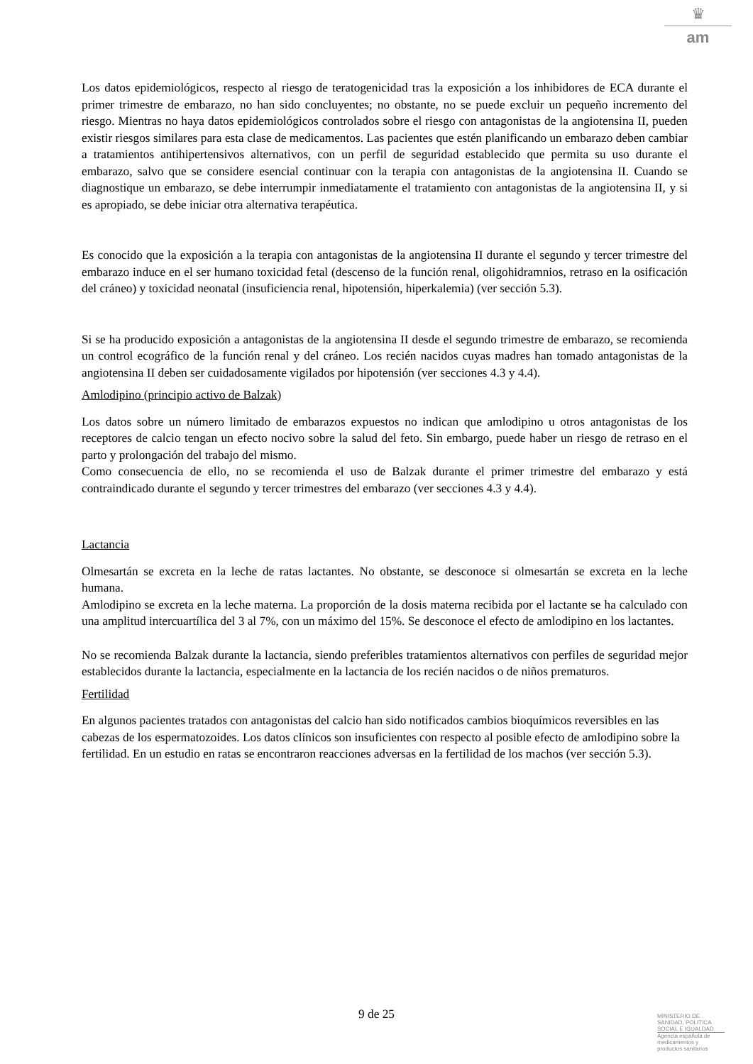♛
am
Los datos epidemiológicos, respecto al riesgo de teratogenicidad tras la exposición a los inhibidores de ECA durante el primer trimestre de embarazo, no han sido concluyentes; no obstante, no se puede excluir un pequeño incremento del riesgo. Mientras no haya datos epidemiológicos controlados sobre el riesgo con antagonistas de la angiotensina II, pueden existir riesgos similares para esta clase de medicamentos. Las pacientes que estén planificando un embarazo deben cambiar a tratamientos antihipertensivos alternativos, con un perfil de seguridad establecido que permita su uso durante el embarazo, salvo que se considere esencial continuar con la terapia con antagonistas de la angiotensina II. Cuando se diagnostique un embarazo, se debe interrumpir inmediatamente el tratamiento con antagonistas de la angiotensina II, y si es apropiado, se debe iniciar otra alternativa terapéutica.
Es conocido que la exposición a la terapia con antagonistas de la angiotensina II durante el segundo y tercer trimestre del embarazo induce en el ser humano toxicidad fetal (descenso de la función renal, oligohidramnios, retraso en la osificación del cráneo) y toxicidad neonatal (insuficiencia renal, hipotensión, hiperkalemia) (ver sección 5.3).
Si se ha producido exposición a antagonistas de la angiotensina II desde el segundo trimestre de embarazo, se recomienda un control ecográfico de la función renal y del cráneo. Los recién nacidos cuyas madres han tomado antagonistas de la angiotensina II deben ser cuidadosamente vigilados por hipotensión (ver secciones 4.3 y 4.4).
Amlodipino (principio activo de Balzak)
Los datos sobre un número limitado de embarazos expuestos no indican que amlodipino u otros antagonistas de los receptores de calcio tengan un efecto nocivo sobre la salud del feto. Sin embargo, puede haber un riesgo de retraso en el parto y prolongación del trabajo del mismo.
Como consecuencia de ello, no se recomienda el uso de Balzak durante el primer trimestre del embarazo y está contraindicado durante el segundo y tercer trimestres del embarazo (ver secciones 4.3 y 4.4).
Lactancia
Olmesartán se excreta en la leche de ratas lactantes. No obstante, se desconoce si olmesartán se excreta en la leche humana.
Amlodipino se excreta en la leche materna. La proporción de la dosis materna recibida por el lactante se ha calculado con una amplitud intercuartílica del 3 al 7%, con un máximo del 15%. Se desconoce el efecto de amlodipino en los lactantes.
No se recomienda Balzak durante la lactancia, siendo preferibles tratamientos alternativos con perfiles de seguridad mejor establecidos durante la lactancia, especialmente en la lactancia de los recién nacidos o de niños prematuros.
Fertilidad
En algunos pacientes tratados con antagonistas del calcio han sido notificados cambios bioquímicos reversibles en las cabezas de los espermatozoides. Los datos clínicos son insuficientes con respecto al posible efecto de amlodipino sobre la fertilidad. En un estudio en ratas se encontraron reacciones adversas en la fertilidad de los machos (ver sección 5.3).
9 de 25
MINISTERIO DE
SANIDAD, POLITICA
SOCIAL E IGUALDAD
Agencia española de
medicamentos y
productos sanitarios